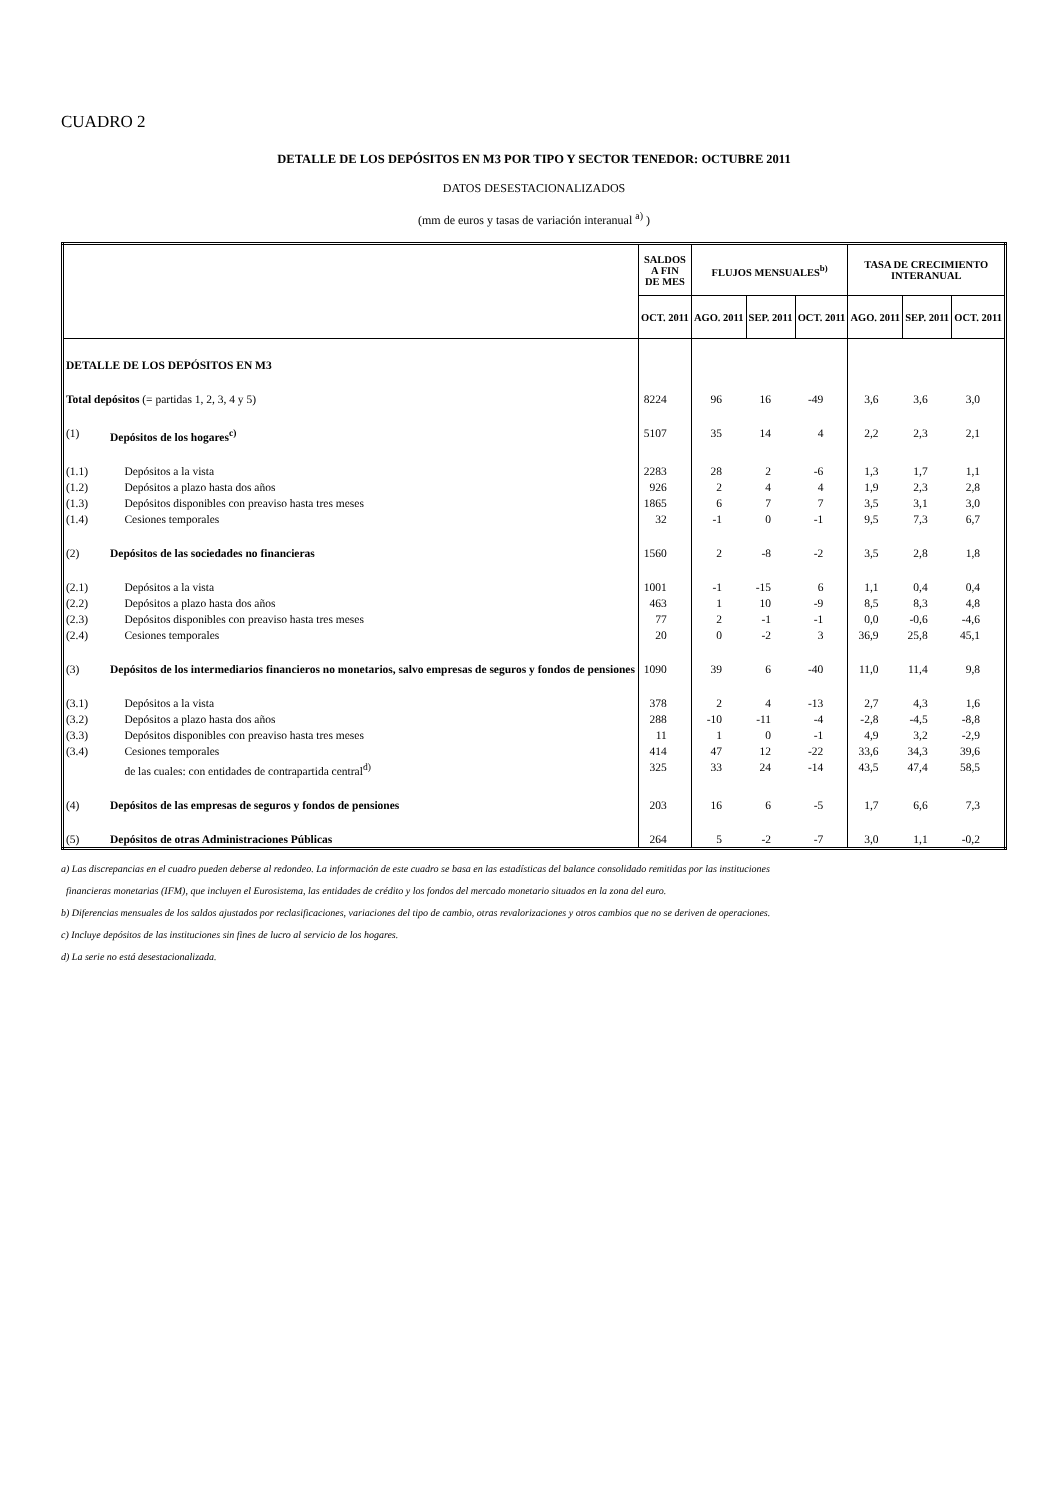CUADRO 2
DETALLE DE LOS DEPÓSITOS EN M3 POR TIPO Y SECTOR TENEDOR: OCTUBRE 2011
DATOS DESESTACIONALIZADOS
(mm de euros y tasas de variación interanual <sup>a)</sup> )
| | | SALDOS A FIN DE MES | FLUJOS MENSUALES<sup>b)</sup> | | | TASA DE CRECIMIENTO INTERANUAL | | |
| --- | --- | --- | --- | --- | --- | --- | --- | --- |
| | | OCT. 2011 | AGO. 2011 | SEP. 2011 | OCT. 2011 | AGO. 2011 | SEP. 2011 | OCT. 2011 |
| DETALLE DE LOS DEPÓSITOS EN M3 | | | | | | | | |
| Total depósitos (= partidas 1, 2, 3, 4 y 5) | | 8224 | 96 | 16 | -49 | 3,6 | 3,6 | 3,0 |
| (1) | Depósitos de los hogares<sup>c)</sup> | 5107 | 35 | 14 | 4 | 2,2 | 2,3 | 2,1 |
| (1.1) | Depósitos a la vista | 2283 | 28 | 2 | -6 | 1,3 | 1,7 | 1,1 |
| (1.2) | Depósitos a plazo hasta dos años | 926 | 2 | 4 | 4 | 1,9 | 2,3 | 2,8 |
| (1.3) | Depósitos disponibles con preaviso hasta tres meses | 1865 | 6 | 7 | 7 | 3,5 | 3,1 | 3,0 |
| (1.4) | Cesiones temporales | 32 | -1 | 0 | -1 | 9,5 | 7,3 | 6,7 |
| (2) | Depósitos de las sociedades no financieras | 1560 | 2 | -8 | -2 | 3,5 | 2,8 | 1,8 |
| (2.1) | Depósitos a la vista | 1001 | -1 | -15 | 6 | 1,1 | 0,4 | 0,4 |
| (2.2) | Depósitos a plazo hasta dos años | 463 | 1 | 10 | -9 | 8,5 | 8,3 | 4,8 |
| (2.3) | Depósitos disponibles con preaviso hasta tres meses | 77 | 2 | -1 | -1 | 0,0 | -0,6 | -4,6 |
| (2.4) | Cesiones temporales | 20 | 0 | -2 | 3 | 36,9 | 25,8 | 45,1 |
| (3) | Depósitos de los intermediarios financieros no monetarios, salvo empresas de seguros y fondos de pensiones | 1090 | 39 | 6 | -40 | 11,0 | 11,4 | 9,8 |
| (3.1) | Depósitos a la vista | 378 | 2 | 4 | -13 | 2,7 | 4,3 | 1,6 |
| (3.2) | Depósitos a plazo hasta dos años | 288 | -10 | -11 | -4 | -2,8 | -4,5 | -8,8 |
| (3.3) | Depósitos disponibles con preaviso hasta tres meses | 11 | 1 | 0 | -1 | 4,9 | 3,2 | -2,9 |
| (3.4) | Cesiones temporales | 414 | 47 | 12 | -22 | 33,6 | 34,3 | 39,6 |
| | de las cuales: con entidades de contrapartida central<sup>d)</sup> | 325 | 33 | 24 | -14 | 43,5 | 47,4 | 58,5 |
| (4) | Depósitos de las empresas de seguros y fondos de pensiones | 203 | 16 | 6 | -5 | 1,7 | 6,6 | 7,3 |
| (5) | Depósitos de otras Administraciones Públicas | 264 | 5 | -2 | -7 | 3,0 | 1,1 | -0,2 |
a) Las discrepancias en el cuadro pueden deberse al redondeo. La información de este cuadro se basa en las estadísticas del balance consolidado remitidas por las instituciones
financieras monetarias (IFM), que incluyen el Eurosistema, las entidades de crédito y los fondos del mercado monetario situados en la zona del euro.
b) Diferencias mensuales de los saldos ajustados por reclasificaciones, variaciones del tipo de cambio, otras revalorizaciones y otros cambios que no se deriven de operaciones.
c) Incluye depósitos de las instituciones sin fines de lucro al servicio de los hogares.
d) La serie no está desestacionalizada.